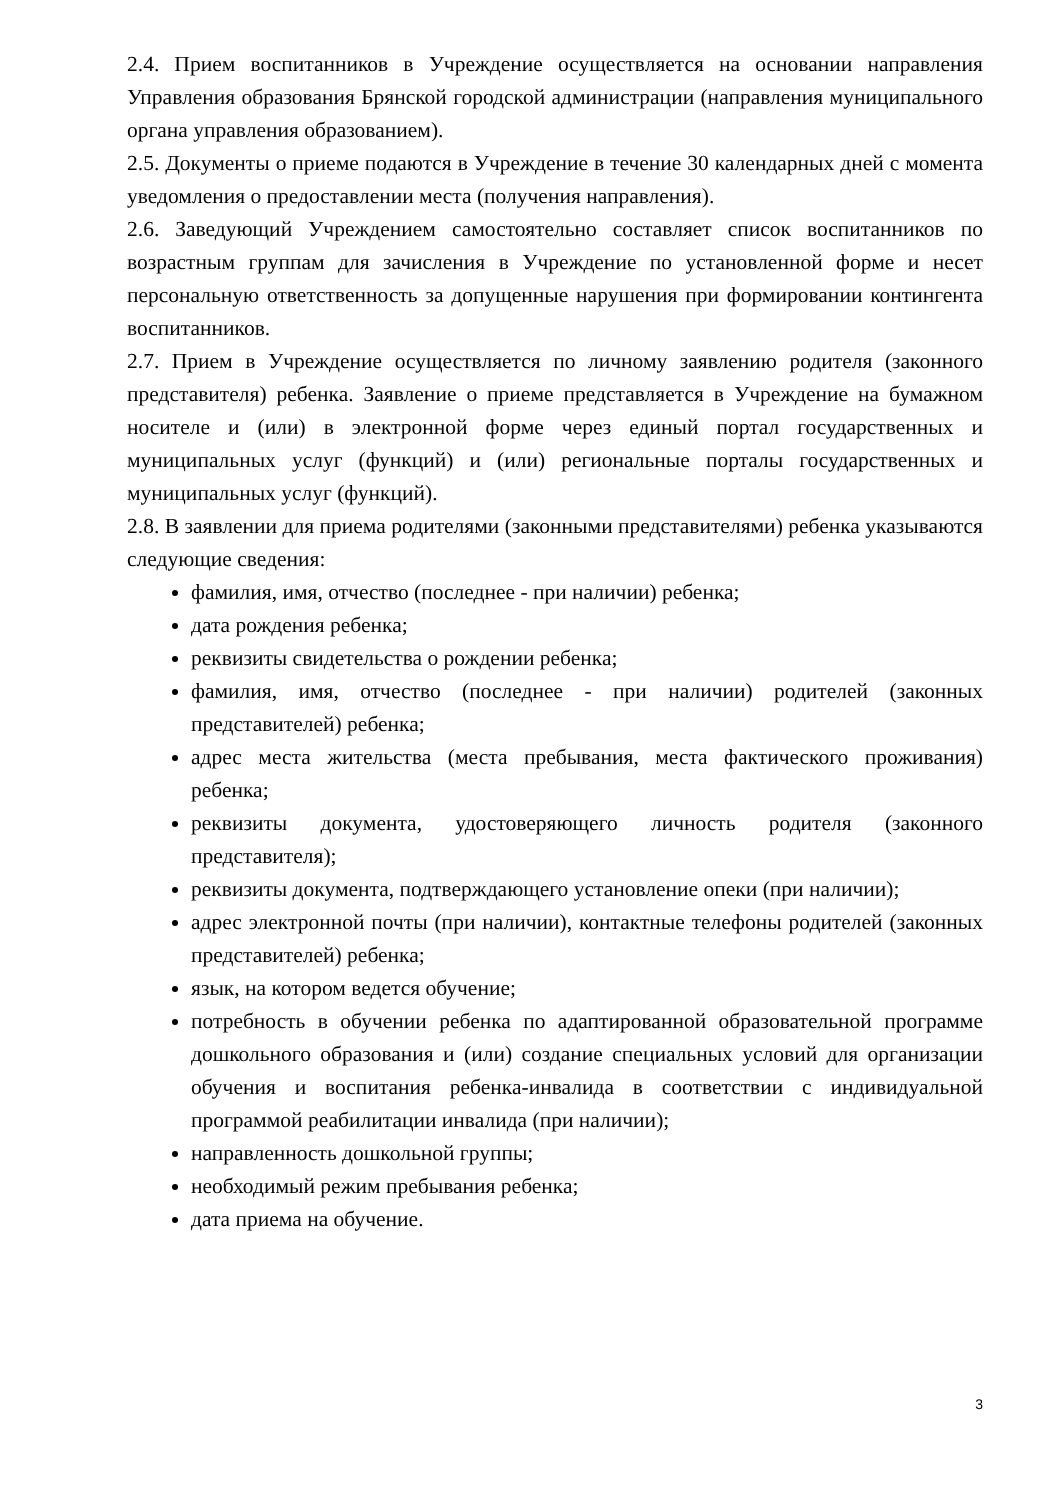2.4. Прием воспитанников в Учреждение осуществляется на основании направления Управления образования Брянской городской администрации (направления муниципального органа управления образованием).
2.5. Документы о приеме подаются в Учреждение в течение 30 календарных дней с момента уведомления о предоставлении места (получения направления).
2.6. Заведующий Учреждением самостоятельно составляет список воспитанников по возрастным группам для зачисления в Учреждение по установленной форме и несет персональную ответственность за допущенные нарушения при формировании контингента воспитанников.
2.7. Прием в Учреждение осуществляется по личному заявлению родителя (законного представителя) ребенка. Заявление о приеме представляется в Учреждение на бумажном носителе и (или) в электронной форме через единый портал государственных и муниципальных услуг (функций) и (или) региональные порталы государственных и муниципальных услуг (функций).
2.8. В заявлении для приема родителями (законными представителями) ребенка указываются следующие сведения:
фамилия, имя, отчество (последнее - при наличии) ребенка;
дата рождения ребенка;
реквизиты свидетельства о рождении ребенка;
фамилия, имя, отчество (последнее - при наличии) родителей (законных представителей) ребенка;
адрес места жительства (места пребывания, места фактического проживания) ребенка;
реквизиты документа, удостоверяющего личность родителя (законного представителя);
реквизиты документа, подтверждающего установление опеки (при наличии);
адрес электронной почты (при наличии), контактные телефоны родителей (законных представителей) ребенка;
язык, на котором ведется обучение;
потребность в обучении ребенка по адаптированной образовательной программе дошкольного образования и (или) создание специальных условий для организации обучения и воспитания ребенка-инвалида в соответствии с индивидуальной программой реабилитации инвалида (при наличии);
направленность дошкольной группы;
необходимый режим пребывания ребенка;
дата приема на обучение.
3